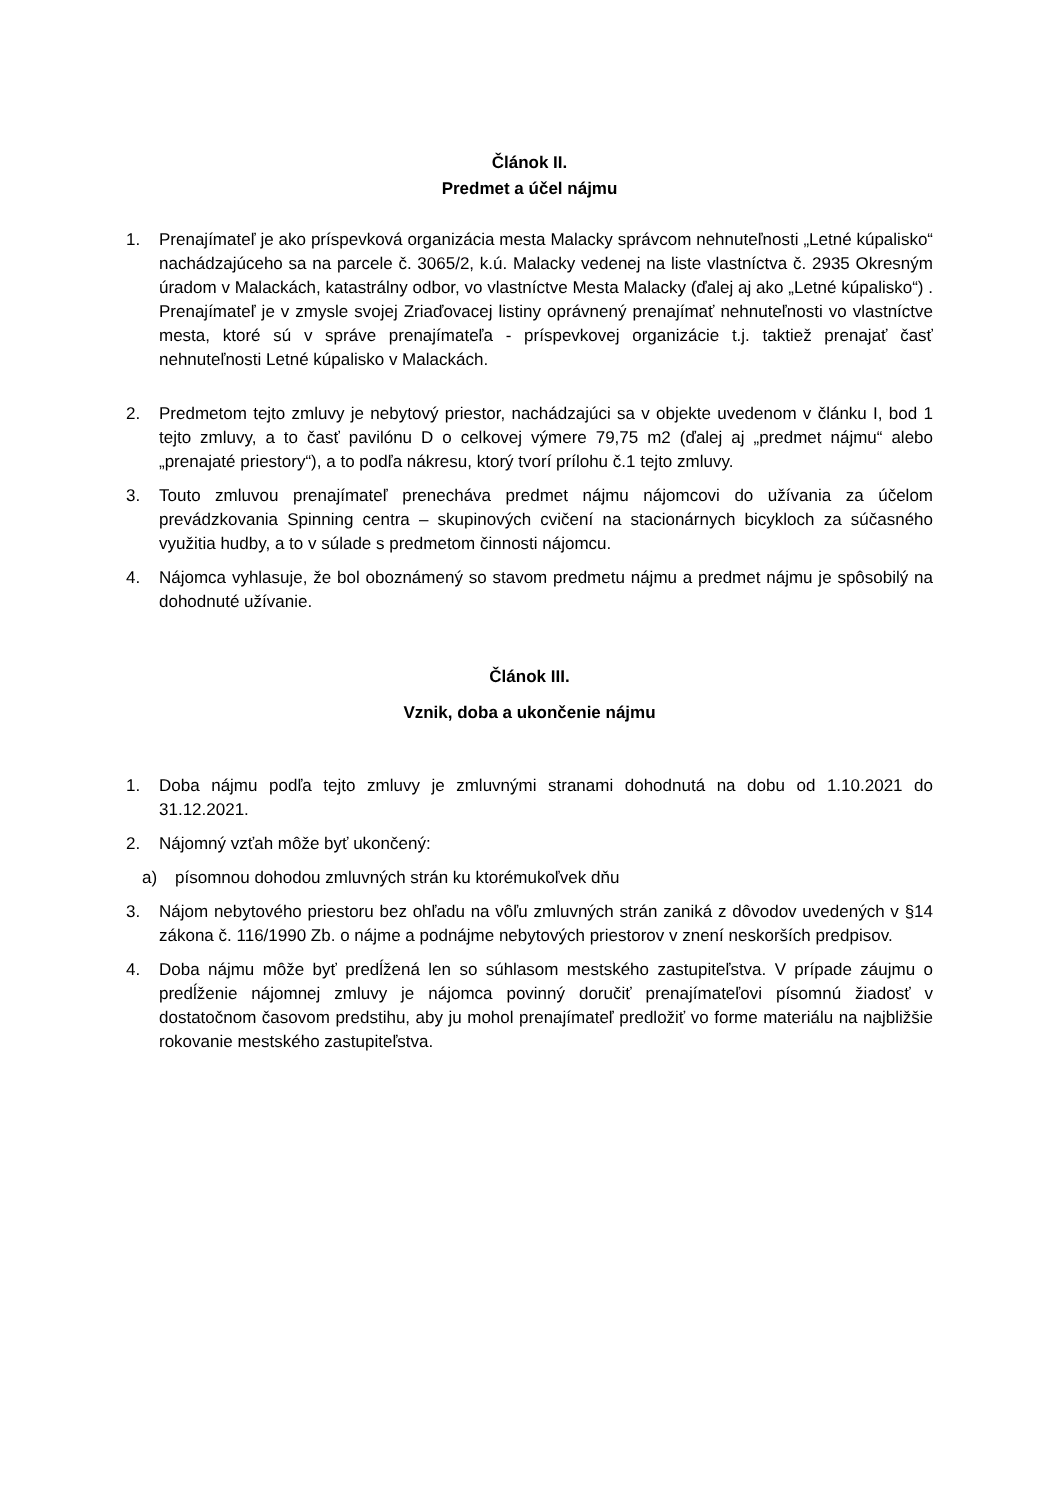Článok II.
Predmet a účel nájmu
1. Prenajímateľ je ako príspevková organizácia mesta Malacky správcom nehnuteľnosti „Letné kúpalisko“ nachádzajúceho sa na parcele č. 3065/2, k.ú. Malacky vedenej na liste vlastníctva č. 2935 Okresným úradom v Malackách, katastrálny odbor, vo vlastníctve Mesta Malacky (ďalej aj ako „Letné kúpalisko“) . Prenajímateľ je v zmysle svojej Zriaďovacej listiny oprávnený prenajímať nehnuteľnosti vo vlastníctve mesta, ktoré sú v správe prenajímateľa - príspevkovej organizácie t.j. taktiež prenajať časť nehnuteľnosti Letné kúpalisko v Malackách.
2. Predmetom tejto zmluvy je nebytový priestor, nachádzajúci sa v objekte uvedenom v článku I, bod 1 tejto zmluvy, a to časť pavilónu D o celkovej výmere 79,75 m2 (ďalej aj „predmet nájmu“ alebo „prenajaté priestory“), a to podľa nákresu, ktorý tvorí prílohu č.1 tejto zmluvy.
3. Touto zmluvou prenajímateľ prenecháva predmet nájmu nájomcovi do užívania za účelom prevádzkovania Spinning centra – skupinových cvičení na stacionárnych bicykloch za súčasného využitia hudby, a to v súlade s predmetom činnosti nájomcu.
4. Nájomca vyhlasuje, že bol oboznámený so stavom predmetu nájmu a predmet nájmu je spôsobilý na dohodnuté užívanie.
Článok III.
Vznik, doba a ukončenie nájmu
1. Doba nájmu podľa tejto zmluvy je zmluvnými stranami dohodnutá na dobu od 1.10.2021 do 31.12.2021.
2. Nájomný vzťah môže byť ukončený:
a) písomnou dohodou zmluvných strán ku ktorémukoľvek dňu
3. Nájom nebytového priestoru bez ohľadu na vôľu zmluvných strán zaniká z dôvodov uvedených v §14 zákona č. 116/1990 Zb. o nájme a podnájme nebytových priestorov v znení neskorších predpisov.
4. Doba nájmu môže byť predĺžená len so súhlasom mestského zastupiteľstva. V prípade záujmu o predĺženie nájomnej zmluvy je nájomca povinný doručiť prenajímateľovi písomnú žiadosť v dostatočnom časovom predstihu, aby ju mohol prenajímateľ predložiť vo forme materiálu na najbližšie rokovanie mestského zastupiteľstva.